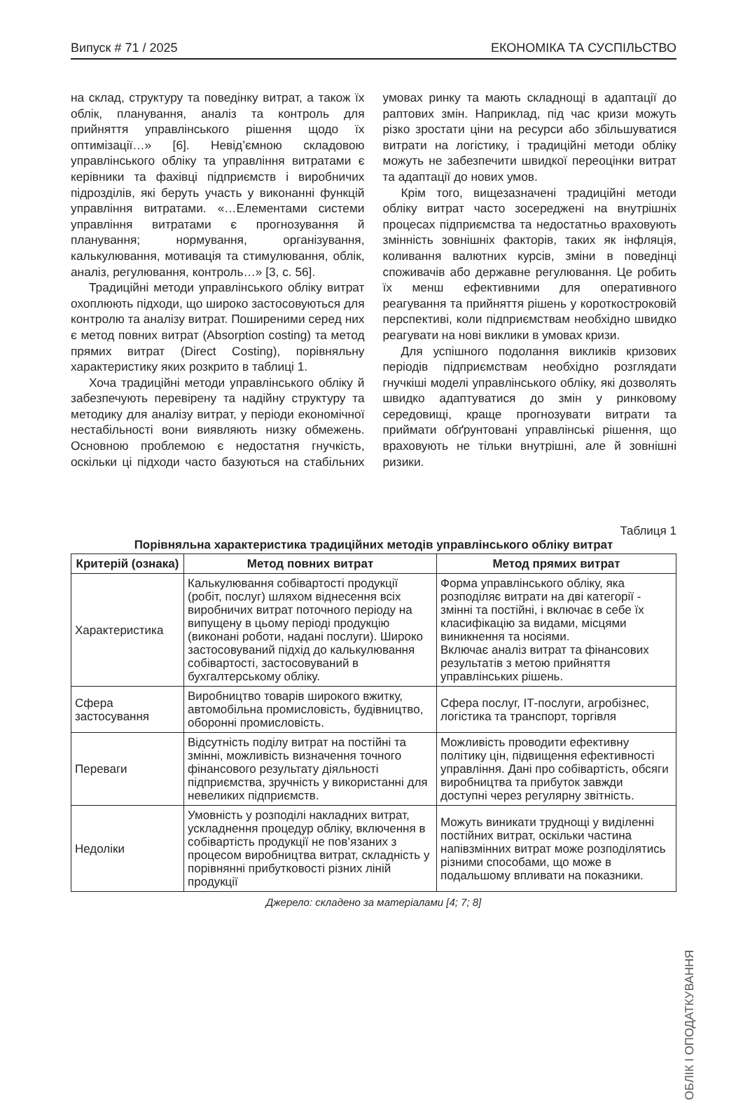Випуск # 71 / 2025 ЕКОНОМІКА ТА СУСПІЛЬСТВО
на склад, структуру та поведінку витрат, а також їх облік, планування, аналіз та контроль для прийняття управлінського рішення щодо їх оптимізації…» [6]. Невід’ємною складовою управлінського обліку та управління витратами є керівники та фахівці підприємств і виробничих підрозділів, які беруть участь у виконанні функцій управління витратами. «…Елементами системи управління витратами є прогнозування й планування; нормування, організування, калькулювання, мотивація та стимулювання, облік, аналіз, регулювання, контроль…» [3, с. 56].
Традиційні методи управлінського обліку витрат охоплюють підходи, що широко застосовуються для контролю та аналізу витрат. Поширеними серед них є метод повних витрат (Absorption costing) та метод прямих витрат (Direct Costing), порівняльну характеристику яких розкрито в таблиці 1.
Хоча традиційні методи управлінського обліку й забезпечують перевірену та надійну структуру та методику для аналізу витрат, у періоди економічної нестабільності вони виявляють низку обмежень. Основною проблемою є недостатня гнучкість, оскільки ці підходи часто базуються на стабільних умовах ринку та мають складнощі в адаптації до раптових змін. Наприклад, під час кризи можуть різко зростати ціни на ресурси або збільшуватися витрати на логістику, і традиційні методи обліку можуть не забезпечити швидкої переоцінки витрат та адаптації до нових умов.
Крім того, вищезазначені традиційні методи обліку витрат часто зосереджені на внутрішніх процесах підприємства та недостатньо враховують змінність зовнішніх факторів, таких як інфляція, коливання валютних курсів, зміни в поведінці споживачів або державне регулювання. Це робить їх менш ефективними для оперативного реагування та прийняття рішень у короткостроковій перспективі, коли підприємствам необхідно швидко реагувати на нові виклики в умовах кризи.
Для успішного подолання викликів кризових періодів підприємствам необхідно розглядати гнучкіші моделі управлінського обліку, які дозволять швидко адаптуватися до змін у ринковому середовищі, краще прогнозувати витрати та приймати обґрунтовані управлінські рішення, що враховують не тільки внутрішні, але й зовнішні ризики.
Таблиця 1
Порівняльна характеристика традиційних методів управлінського обліку витрат
| Критерій (ознака) | Метод повних витрат | Метод прямих витрат |
| --- | --- | --- |
| Характеристика | Калькулювання собівартості продукції (робіт, послуг) шляхом віднесення всіх виробничих витрат поточного періоду на випущену в цьому періоді продукцію (виконані роботи, надані послуги). Широко застосовуваний підхід до калькулювання собівартості, застосовуваний в бухгалтерському обліку. | Форма управлінського обліку, яка розподіляє витрати на дві категорії - змінні та постійні, і включає в себе їх класифікацію за видами, місцями виникнення та носіями. Включає аналіз витрат та фінансових результатів з метою прийняття управлінських рішень. |
| Сфера застосування | Виробництво товарів широкого вжитку, автомобільна промисловість, будівництво, оборонні промисловість. | Сфера послуг, ІТ-послуги, агробізнес, логістика та транспорт, торгівля |
| Переваги | Відсутність поділу витрат на постійні та змінні, можливість визначення точного фінансового результату діяльності підприємства, зручність у використанні для невеликих підприємств. | Можливість проводити ефективну політику цін, підвищення ефективності управління. Дані про собівартість, обсяги виробництва та прибуток завжди доступні через регулярну звітність. |
| Недоліки | Умовність у розподілі накладних витрат, ускладнення процедур обліку, включення в собівартість продукції не пов’язаних з процесом виробництва витрат, складність у порівнянні прибутковості різних ліній продукції | Можуть виникати труднощі у виділенні постійних витрат, оскільки частина напівзмінних витрат може розподілятись різними способами, що може в подальшому впливати на показники. |
Джерело: складено за матеріалами [4; 7; 8]
ОБЛІК І ОПОДАТКУВАННЯ